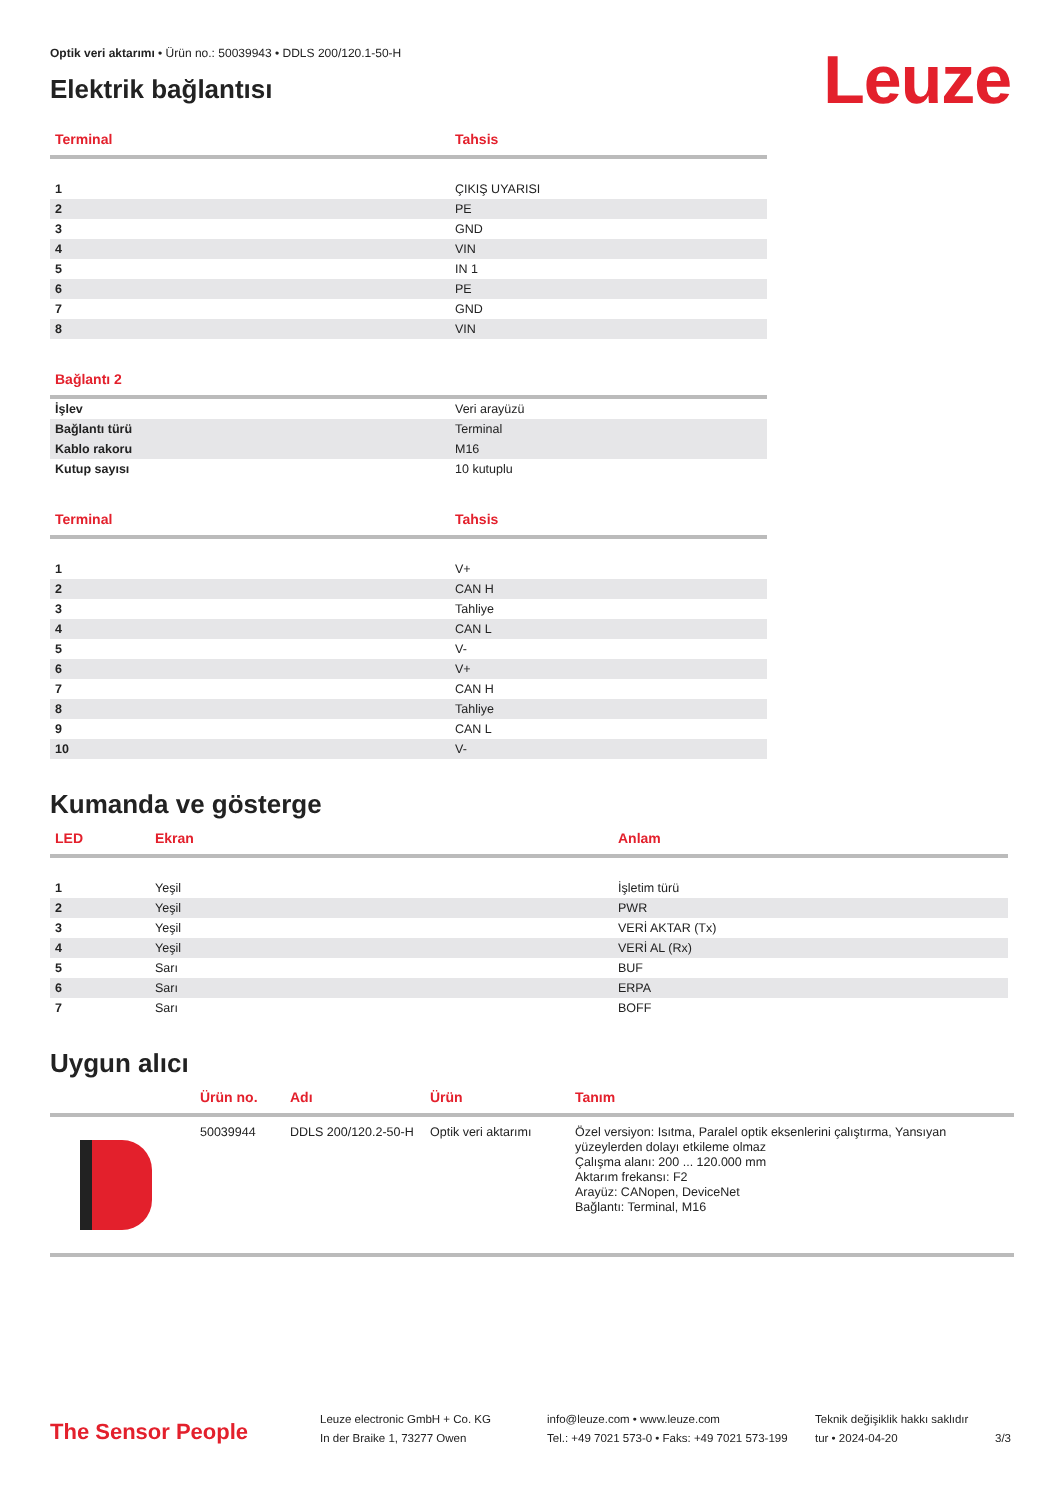Leuze
Optik veri aktarımı • Ürün no.: 50039943 • DDLS 200/120.1-50-H
Elektrik bağlantısı
| Terminal | Tahsis |
| --- | --- |
| 1 | ÇIKIŞ UYARISI |
| 2 | PE |
| 3 | GND |
| 4 | VIN |
| 5 | IN 1 |
| 6 | PE |
| 7 | GND |
| 8 | VIN |
| Bağlantı 2 | |
| --- | --- |
| İşlev | Veri arayüzü |
| Bağlantı türü | Terminal |
| Kablo rakoru | M16 |
| Kutup sayısı | 10 kutuplu |
| Terminal | Tahsis |
| --- | --- |
| 1 | V+ |
| 2 | CAN H |
| 3 | Tahliye |
| 4 | CAN L |
| 5 | V- |
| 6 | V+ |
| 7 | CAN H |
| 8 | Tahliye |
| 9 | CAN L |
| 10 | V- |
Kumanda ve gösterge
| LED | Ekran | Anlam |
| --- | --- | --- |
| 1 | Yeşil | İşletim türü |
| 2 | Yeşil | PWR |
| 3 | Yeşil | VERİ AKTAR (Tx) |
| 4 | Yeşil | VERİ AL (Rx) |
| 5 | Sarı | BUF |
| 6 | Sarı | ERPA |
| 7 | Sarı | BOFF |
Uygun alıcı
| | Ürün no. | Adı | Ürün | Tanım |
| --- | --- | --- | --- | --- |
| | 50039944 | DDLS 200/120.2-50-H | Optik veri aktarımı | Özel versiyon: Isıtma, Paralel optik eksenlerini çalıştırma, Yansıyan yüzeylerden dolayı etkileme olmaz Çalışma alanı: 200 ... 120.000 mm Aktarım frekansı: F2 Arayüz: CANopen, DeviceNet Bağlantı: Terminal, M16 |
The Sensor People
Leuze electronic GmbH + Co. KG
In der Braike 1, 73277 Owen
info@leuze.com • www.leuze.com
Tel.: +49 7021 573-0 • Faks: +49 7021 573-199
Teknik değişiklik hakkı saklıdır
tur • 2024-04-20
3/3